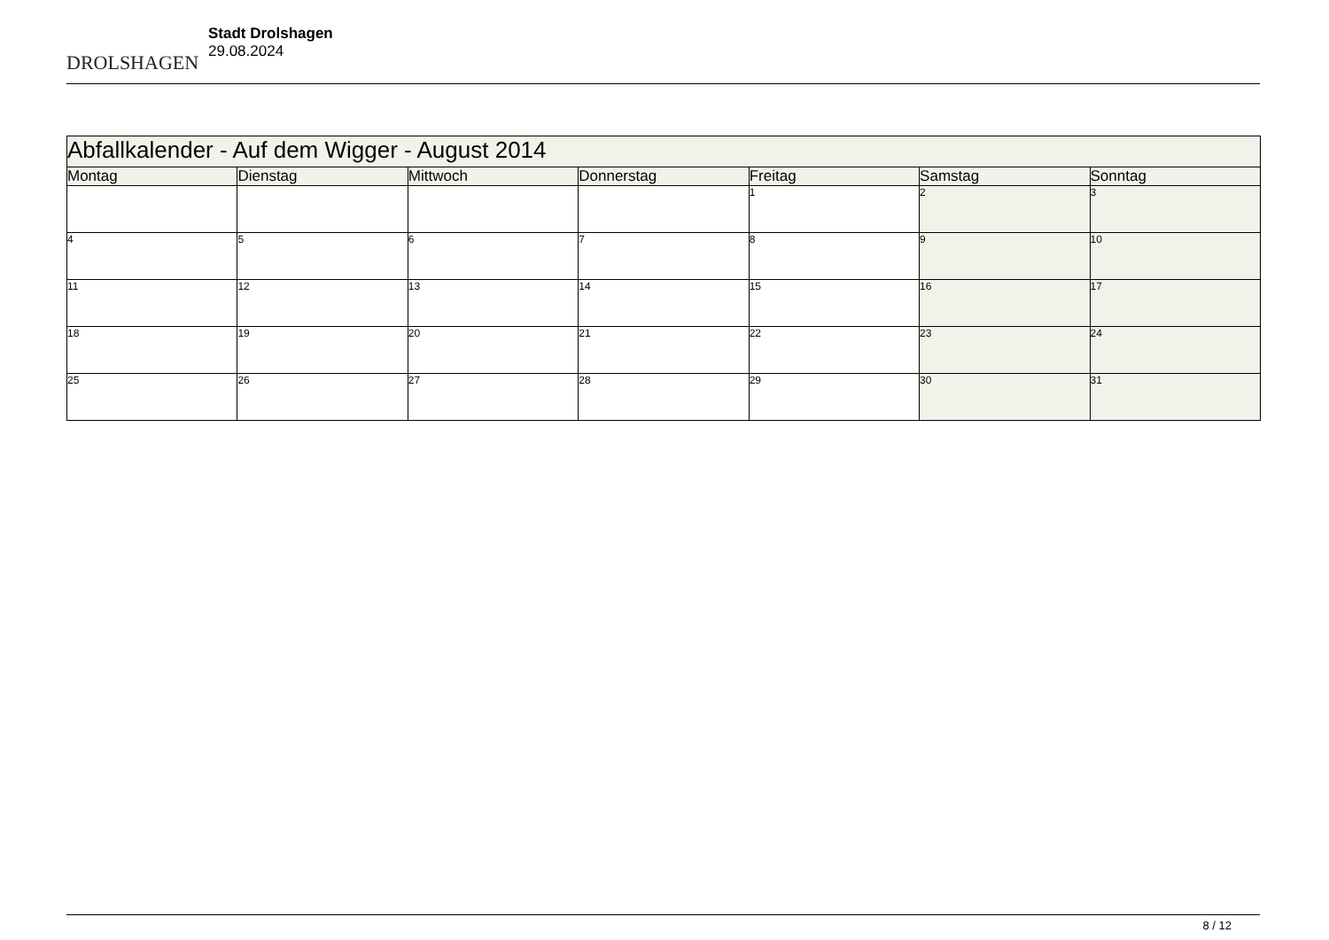DROLSHAGEN
Stadt Drolshagen
29.08.2024
| Abfallkalender - Auf dem Wigger - August 2014 | | | | | | |
| --- | --- | --- | --- | --- | --- | --- |
| Montag | Dienstag | Mittwoch | Donnerstag | Freitag | Samstag | Sonntag |
| | | | | 1 | 2 | 3 |
| 4 | 5 | 6 | 7 | 8 | 9 | 10 |
| 11 | 12 | 13 | 14 | 15 | 16 | 17 |
| 18 | 19 | 20 | 21 | 22 | 23 | 24 |
| 25 | 26 | 27 | 28 | 29 | 30 | 31 |
8 / 12